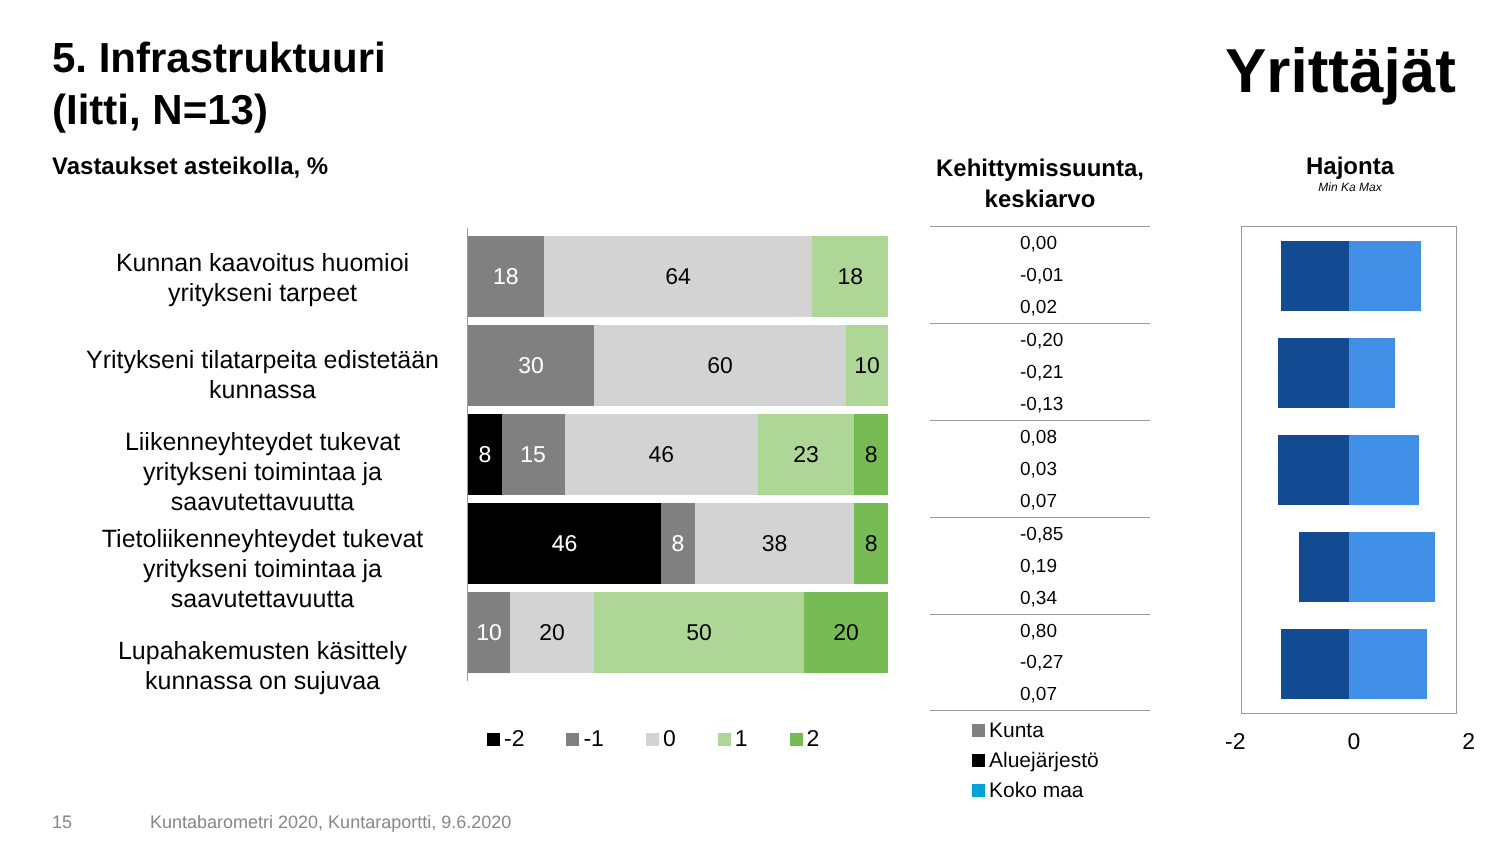5. Infrastruktuuri
(Iitti, N=13)
Yrittäjät
Vastaukset asteikolla, %
Kehittymissuunta, keskiarvo
Hajonta
Min Ka Max
Kunnan kaavoitus huomioi yritykseni tarpeet
Yritykseni tilatarpeita edistetään kunnassa
Liikenneyhteydet tukevat yritykseni toimintaa ja saavutettavuutta
Tietoliikenneyhteydet tukevat yritykseni toimintaa ja saavutettavuutta
Lupahakemusten käsittely kunnassa on sujuvaa
18 64 18
30 60 10
8 15 46 23 8
46 8 38 8
10 20 50 20
-2 -1 0 1 2
0,00
-0,01
0,02
-0,20
-0,21
-0,13
0,08
0,03
0,07
-0,85
0,19
0,34
0,80
-0,27
0,07
Kunta
Aluejärjestö
Koko maa
-2 0 2
15
Kuntabarometri 2020, Kuntaraportti, 9.6.2020